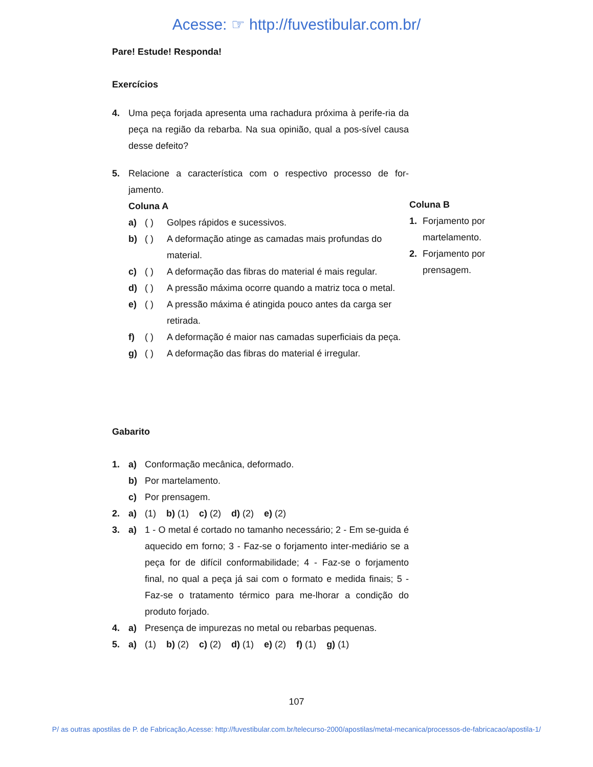Acesse: ☞ http://fuvestibular.com.br/
Pare! Estude! Responda!
Exercícios
4. Uma peça forjada apresenta uma rachadura próxima à perife-ria da peça na região da rebarba. Na sua opinião, qual a pos-sível causa desse defeito?
5. Relacione a característica com o respectivo processo de for-jamento.
Coluna A
a) ( ) Golpes rápidos e sucessivos.
b) ( ) A deformação atinge as camadas mais profundas do material.
c) ( ) A deformação das fibras do material é mais regular.
d) ( ) A pressão máxima ocorre quando a matriz toca o metal.
e) ( ) A pressão máxima é atingida pouco antes da carga ser retirada.
f) ( ) A deformação é maior nas camadas superficiais da peça.
g) ( ) A deformação das fibras do material é irregular.
Coluna B
1. Forjamento por martelamento.
2. Forjamento por prensagem.
Gabarito
1. a) Conformação mecânica, deformado.
b) Por martelamento.
c) Por prensagem.
2. a) (1) b) (1) c) (2) d) (2) e) (2)
3. a) 1 - O metal é cortado no tamanho necessário; 2 - Em se-guida é aquecido em forno; 3 - Faz-se o forjamento inter-mediário se a peça for de difícil conformabilidade; 4 - Faz-se o forjamento final, no qual a peça já sai com o formato e medida finais; 5 - Faz-se o tratamento térmico para me-lhorar a condição do produto forjado.
4. a) Presença de impurezas no metal ou rebarbas pequenas.
5. a) (1) b) (2) c) (2) d) (1) e) (2) f) (1) g) (1)
107
P/ as outras apostilas de P. de Fabricação,Acesse: http://fuvestibular.com.br/telecurso-2000/apostilas/metal-mecanica/processos-de-fabricacao/apostila-1/